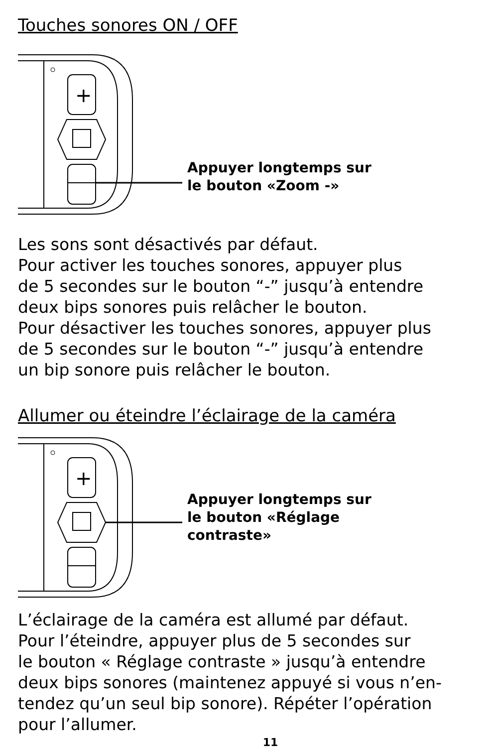Touches sonores ON / OFF
+
Appuyer longtemps sur
le bouton «Zoom -»
Les sons sont désactivés par défaut.
Pour activer les touches sonores, appuyer plus
de 5 secondes sur le bouton “-” jusqu’à entendre
deux bips sonores puis relâcher le bouton.
Pour désactiver les touches sonores, appuyer plus
de 5 secondes sur le bouton “-” jusqu’à entendre
un bip sonore puis relâcher le bouton.
Allumer ou éteindre l’éclairage de la caméra
+
Appuyer longtemps sur
le bouton «Réglage
contraste»
L’éclairage de la caméra est allumé par défaut.
Pour l’éteindre, appuyer plus de 5 secondes sur
le bouton « Réglage contraste » jusqu’à entendre
deux bips sonores (maintenez appuyé si vous n’en-
tendez qu’un seul bip sonore). Répéter l’opération
pour l’allumer.
11